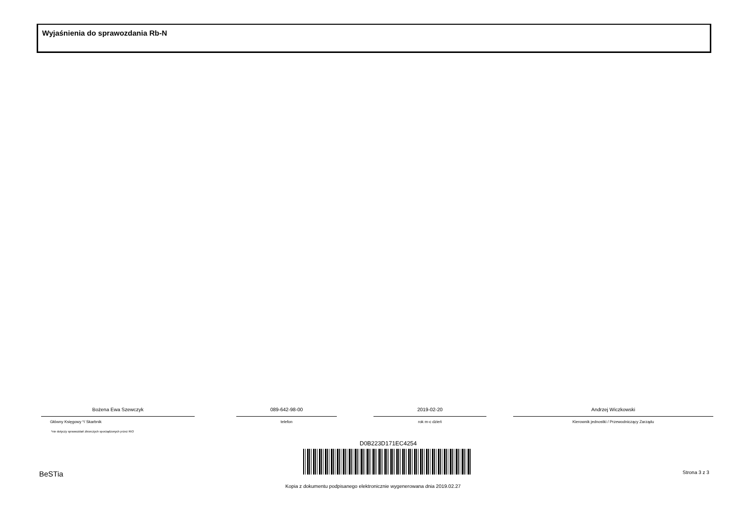Wyjaśnienia do sprawozdania Rb-N
Bożena Ewa Szewczyk
Główny Księgowy */ Skarbnik
*nie dotyczy sprawozdań zbiorczych sporządzonych przez RIO
089-642-98-00
telefon
2019-02-20
rok m-c dzień
Andrzej Wiczkowski
Kierownik jednostki / Przewodniczący Zarządu
D0B223D171EC4254
BeSTia Strona 3 z 3
Kopia z dokumentu podpisanego elektronicznie wygenerowana dnia 2019.02.27